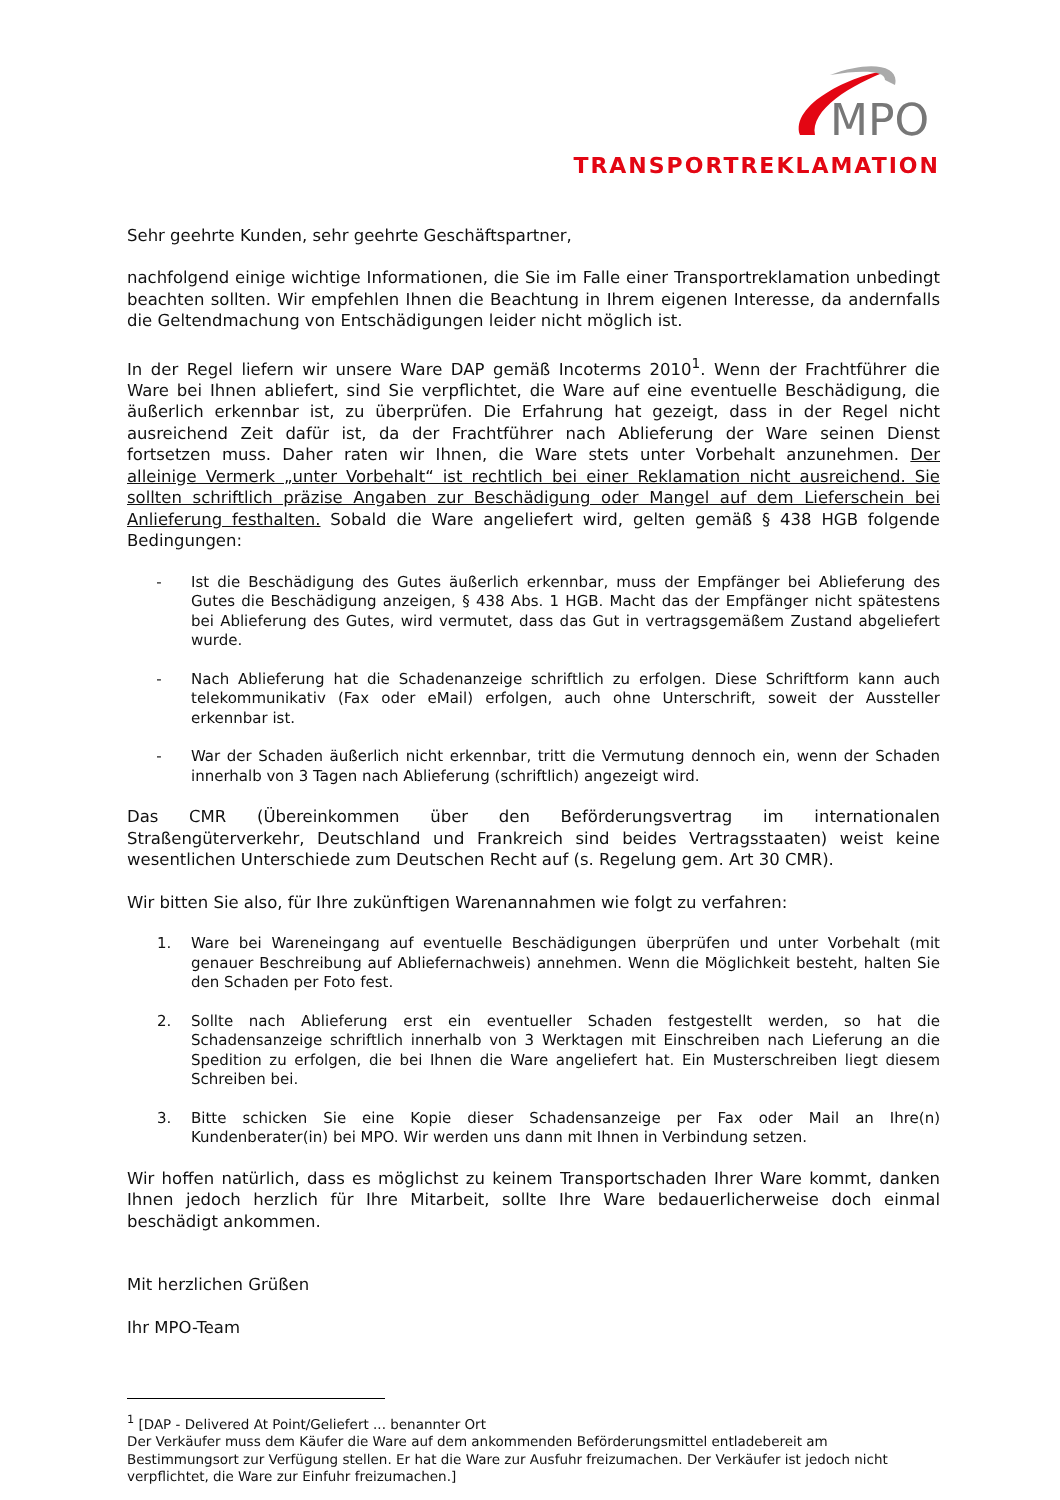MPO
TRANSPORTREKLAMATION
Sehr geehrte Kunden, sehr geehrte Geschäftspartner,
nachfolgend einige wichtige Informationen, die Sie im Falle einer Transportreklamation unbedingt beachten sollten. Wir empfehlen Ihnen die Beachtung in Ihrem eigenen Interesse, da andernfalls die Geltendmachung von Entschädigungen leider nicht möglich ist.
In der Regel liefern wir unsere Ware DAP gemäß Incoterms 2010<sup>1</sup>. Wenn der Frachtführer die Ware bei Ihnen abliefert, sind Sie verpflichtet, die Ware auf eine eventuelle Beschädigung, die äußerlich erkennbar ist, zu überprüfen. Die Erfahrung hat gezeigt, dass in der Regel nicht ausreichend Zeit dafür ist, da der Frachtführer nach Ablieferung der Ware seinen Dienst fortsetzen muss. Daher raten wir Ihnen, die Ware stets unter Vorbehalt anzunehmen. Der alleinige Vermerk „unter Vorbehalt“ ist rechtlich bei einer Reklamation nicht ausreichend. Sie sollten schriftlich präzise Angaben zur Beschädigung oder Mangel auf dem Lieferschein bei Anlieferung festhalten. Sobald die Ware angeliefert wird, gelten gemäß § 438 HGB folgende Bedingungen:
- Ist die Beschädigung des Gutes äußerlich erkennbar, muss der Empfänger bei Ablieferung des Gutes die Beschädigung anzeigen, § 438 Abs. 1 HGB. Macht das der Empfänger nicht spätestens bei Ablieferung des Gutes, wird vermutet, dass das Gut in vertragsgemäßem Zustand abgeliefert wurde.
- Nach Ablieferung hat die Schadenanzeige schriftlich zu erfolgen. Diese Schriftform kann auch telekommunikativ (Fax oder eMail) erfolgen, auch ohne Unterschrift, soweit der Aussteller erkennbar ist.
- War der Schaden äußerlich nicht erkennbar, tritt die Vermutung dennoch ein, wenn der Schaden innerhalb von 3 Tagen nach Ablieferung (schriftlich) angezeigt wird.
Das CMR (Übereinkommen über den Beförderungsvertrag im internationalen Straßengüterverkehr, Deutschland und Frankreich sind beides Vertragsstaaten) weist keine wesentlichen Unterschiede zum Deutschen Recht auf (s. Regelung gem. Art 30 CMR).
Wir bitten Sie also, für Ihre zukünftigen Warenannahmen wie folgt zu verfahren:
1. Ware bei Wareneingang auf eventuelle Beschädigungen überprüfen und unter Vorbehalt (mit genauer Beschreibung auf Abliefernachweis) annehmen. Wenn die Möglichkeit besteht, halten Sie den Schaden per Foto fest.
2. Sollte nach Ablieferung erst ein eventueller Schaden festgestellt werden, so hat die Schadensanzeige schriftlich innerhalb von 3 Werktagen mit Einschreiben nach Lieferung an die Spedition zu erfolgen, die bei Ihnen die Ware angeliefert hat. Ein Musterschreiben liegt diesem Schreiben bei.
3. Bitte schicken Sie eine Kopie dieser Schadensanzeige per Fax oder Mail an Ihre(n) Kundenberater(in) bei MPO. Wir werden uns dann mit Ihnen in Verbindung setzen.
Wir hoffen natürlich, dass es möglichst zu keinem Transportschaden Ihrer Ware kommt, danken Ihnen jedoch herzlich für Ihre Mitarbeit, sollte Ihre Ware bedauerlicherweise doch einmal beschädigt ankommen.
Mit herzlichen Grüßen
Ihr MPO-Team
<sup>1</sup> [DAP - Delivered At Point/Geliefert ... benannter Ort
Der Verkäufer muss dem Käufer die Ware auf dem ankommenden Beförderungsmittel entladebereit am Bestimmungsort zur Verfügung stellen. Er hat die Ware zur Ausfuhr freizumachen. Der Verkäufer ist jedoch nicht verpflichtet, die Ware zur Einfuhr freizumachen.]